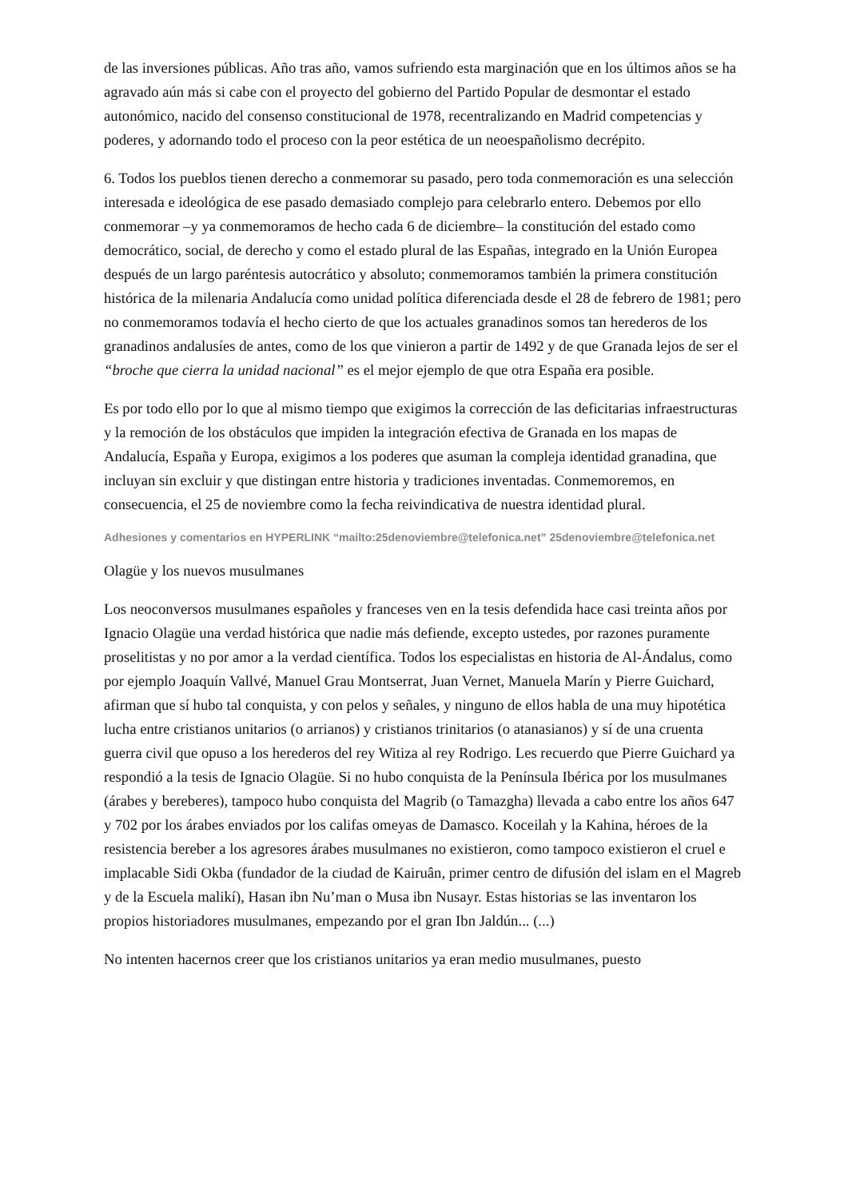de las inversiones públicas. Año tras año, vamos sufriendo esta marginación que en los últimos años se ha agravado aún más si cabe con el proyecto del gobierno del Partido Popular de desmontar el estado autonómico, nacido del consenso constitucional de 1978, recentralizando en Madrid competencias y poderes, y adornando todo el proceso con la peor estética de un neoespañolismo decrépito.
6. Todos los pueblos tienen derecho a conmemorar su pasado, pero toda conmemoración es una selección interesada e ideológica de ese pasado demasiado complejo para celebrarlo entero. Debemos por ello conmemorar –y ya conmemoramos de hecho cada 6 de diciembre– la constitución del estado como democrático, social, de derecho y como el estado plural de las Españas, integrado en la Unión Europea después de un largo paréntesis autocrático y absoluto; conmemoramos también la primera constitución histórica de la milenaria Andalucía como unidad política diferenciada desde el 28 de febrero de 1981; pero no conmemoramos todavía el hecho cierto de que los actuales granadinos somos tan herederos de los granadinos andalusíes de antes, como de los que vinieron a partir de 1492 y de que Granada lejos de ser el “broche que cierra la unidad nacional” es el mejor ejemplo de que otra España era posible.
Es por todo ello por lo que al mismo tiempo que exigimos la corrección de las deficitarias infraestructuras y la remoción de los obstáculos que impiden la integración efectiva de Granada en los mapas de Andalucía, España y Europa, exigimos a los poderes que asuman la compleja identidad granadina, que incluyan sin excluir y que distingan entre historia y tradiciones inventadas. Conmemoremos, en consecuencia, el 25 de noviembre como la fecha reivindicativa de nuestra identidad plural.
Adhesiones y comentarios en HYPERLINK “mailto:25denoviembre@telefonica.net” 25denoviembre@telefonica.net
Olagüe y los nuevos musulmanes
Los neoconversos musulmanes españoles y franceses ven en la tesis defendida hace casi treinta años por Ignacio Olagüe una verdad histórica que nadie más defiende, excepto ustedes, por razones puramente proselitistas y no por amor a la verdad científica. Todos los especialistas en historia de Al-Ándalus, como por ejemplo Joaquín Vallvé, Manuel Grau Montserrat, Juan Vernet, Manuela Marín y Pierre Guichard, afirman que sí hubo tal conquista, y con pelos y señales, y ninguno de ellos habla de una muy hipotética lucha entre cristianos unitarios (o arrianos) y cristianos trinitarios (o atanasianos) y sí de una cruenta guerra civil que opuso a los herederos del rey Witiza al rey Rodrigo. Les recuerdo que Pierre Guichard ya respondió a la tesis de Ignacio Olagüe. Si no hubo conquista de la Península Ibérica por los musulmanes (árabes y bereberes), tampoco hubo conquista del Magrib (o Tamazgha) llevada a cabo entre los años 647 y 702 por los árabes enviados por los califas omeyas de Damasco. Koceilah y la Kahina, héroes de la resistencia bereber a los agresores árabes musulmanes no existieron, como tampoco existieron el cruel e implacable Sidi Okba (fundador de la ciudad de Kairuân, primer centro de difusión del islam en el Magreb y de la Escuela malikí), Hasan ibn Nu’man o Musa ibn Nusayr. Estas historias se las inventaron los propios historiadores musulmanes, empezando por el gran Ibn Jaldún... (...)
No intenten hacernos creer que los cristianos unitarios ya eran medio musulmanes, puesto